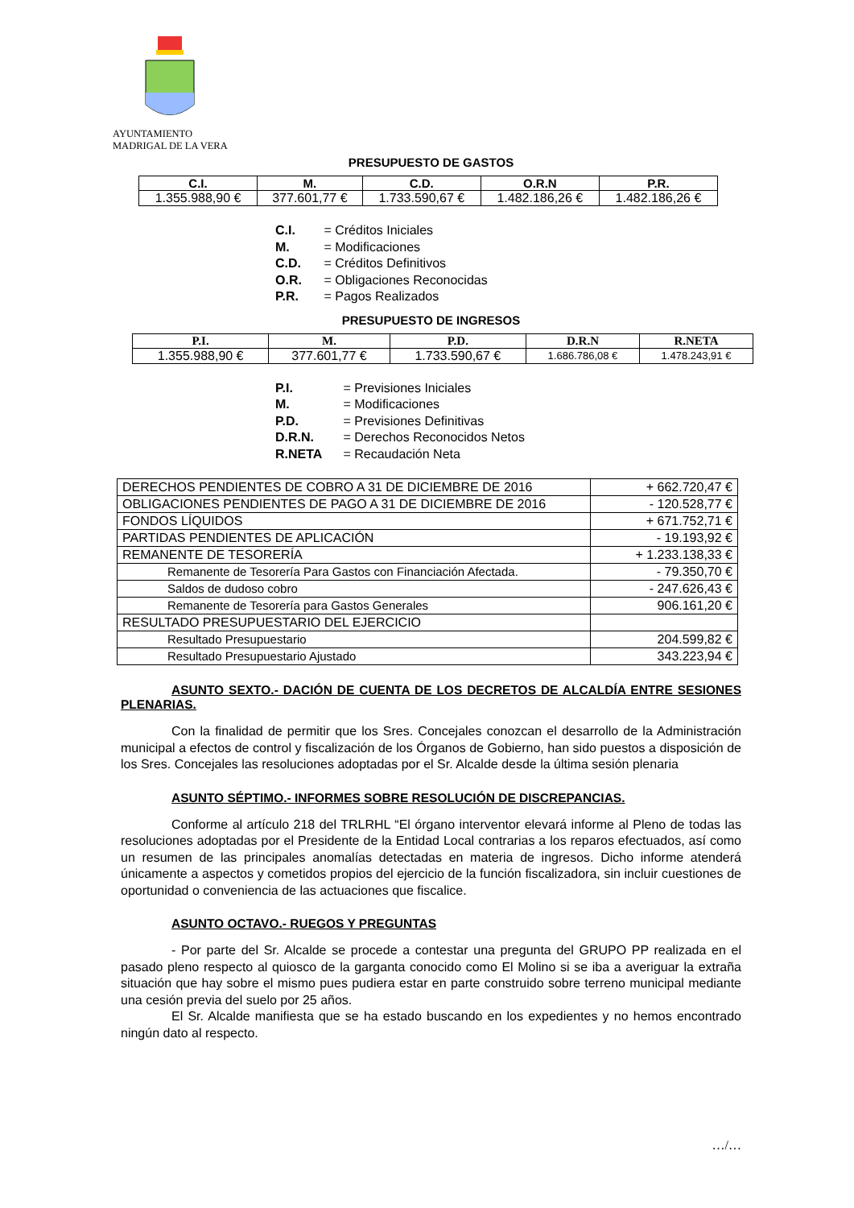AYUNTAMIENTO
MADRIGAL DE LA VERA
PRESUPUESTO DE GASTOS
| C.I. | M. | C.D. | O.R.N | P.R. |
| --- | --- | --- | --- | --- |
| 1.355.988,90 € | 377.601,77 € | 1.733.590,67 € | 1.482.186,26 € | 1.482.186,26 € |
C.I. = Créditos Iniciales
M. = Modificaciones
C.D. = Créditos Definitivos
O.R. = Obligaciones Reconocidas
P.R. = Pagos Realizados
PRESUPUESTO DE INGRESOS
| P.I. | M. | P.D. | D.R.N | R.NETA |
| --- | --- | --- | --- | --- |
| 1.355.988,90 € | 377.601,77 € | 1.733.590,67 € | 1.686.786,08 € | 1.478.243,91 € |
P.I. = Previsiones Iniciales
M. = Modificaciones
P.D. = Previsiones Definitivas
D.R.N. = Derechos Reconocidos Netos
R.NETA = Recaudación Neta
| DERECHOS PENDIENTES DE COBRO A 31 DE DICIEMBRE DE 2016 | + 662.720,47 € |
| OBLIGACIONES PENDIENTES DE PAGO A 31 DE DICIEMBRE DE 2016 | - 120.528,77 € |
| FONDOS LÍQUIDOS | + 671.752,71 € |
| PARTIDAS PENDIENTES DE APLICACIÓN | - 19.193,92 € |
| REMANENTE DE TESORERÍA | + 1.233.138,33 € |
| Remanente de Tesorería Para Gastos con Financiación Afectada. | - 79.350,70 € |
| Saldos de dudoso cobro | - 247.626,43 € |
| Remanente de Tesorería para Gastos Generales | 906.161,20 € |
| RESULTADO PRESUPUESTARIO DEL EJERCICIO | |
| Resultado Presupuestario | 204.599,82 € |
| Resultado Presupuestario Ajustado | 343.223,94 € |
ASUNTO SEXTO.- DACIÓN DE CUENTA DE LOS DECRETOS DE ALCALDÍA ENTRE SESIONES PLENARIAS.
Con la finalidad de permitir que los Sres. Concejales conozcan el desarrollo de la Administración municipal a efectos de control y fiscalización de los Órganos de Gobierno, han sido puestos a disposición de los Sres. Concejales las resoluciones adoptadas por el Sr. Alcalde desde la última sesión plenaria
ASUNTO SÉPTIMO.- INFORMES SOBRE RESOLUCIÓN DE DISCREPANCIAS.
Conforme al artículo 218 del TRLRHL “El órgano interventor elevará informe al Pleno de todas las resoluciones adoptadas por el Presidente de la Entidad Local contrarias a los reparos efectuados, así como un resumen de las principales anomalías detectadas en materia de ingresos. Dicho informe atenderá únicamente a aspectos y cometidos propios del ejercicio de la función fiscalizadora, sin incluir cuestiones de oportunidad o conveniencia de las actuaciones que fiscalice.
ASUNTO OCTAVO.- RUEGOS Y PREGUNTAS
- Por parte del Sr. Alcalde se procede a contestar una pregunta del GRUPO PP realizada en el pasado pleno respecto al quiosco de la garganta conocido como El Molino si se iba a averiguar la extraña situación que hay sobre el mismo pues pudiera estar en parte construido sobre terreno municipal mediante una cesión previa del suelo por 25 años.
El Sr. Alcalde manifiesta que se ha estado buscando en los expedientes y no hemos encontrado ningún dato al respecto.
…/…